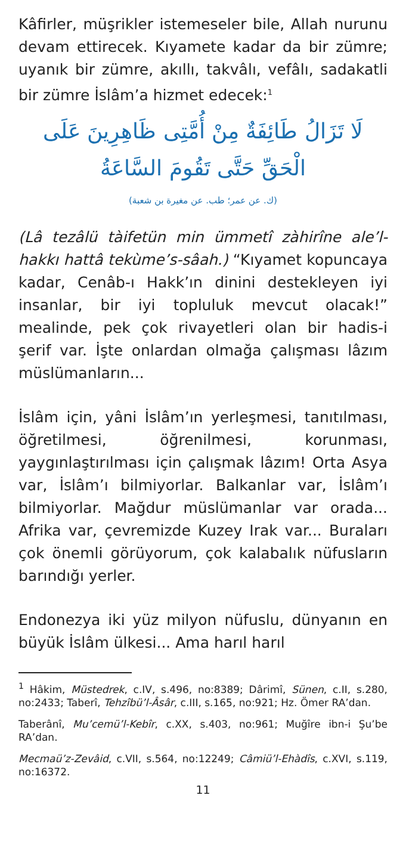Kâfirler, müşrikler istemeseler bile, Allah nurunu devam ettirecek. Kıyamete kadar da bir zümre; uyanık bir zümre, akıllı, takvâlı, vefâlı, sadakatli bir zümre İslâm’a hizmet edecek:<sup>1</sup>
لَا تَزَالُ طَائِفَةٌ مِنْ أُمَّتِى ظَاهِرِينَ عَلَى الْحَقِّ حَتَّى تَقُومَ السَّاعَةُ
(ك. عن عمر؛ طب. عن مغيرة بن شعبة)
(Lâ tezâlü tàifetün min ümmetî zàhirîne ale’l-hakkı hattâ tekùme’s-sâah.) “Kıyamet kopuncaya kadar, Cenâb-ı Hakk’ın dinini destekleyen iyi insanlar, bir iyi topluluk mevcut olacak!” mealinde, pek çok rivayetleri olan bir hadis-i şerif var. İşte onlardan olmağa çalışması lâzım müslümanların...
İslâm için, yâni İslâm’ın yerleşmesi, tanıtılması, öğretilmesi, öğrenilmesi, korunması, yaygınlaştırılması için çalışmak lâzım! Orta Asya var, İslâm’ı bilmiyorlar. Balkanlar var, İslâm’ı bilmiyorlar. Mağdur müslümanlar var orada... Afrika var, çevremizde Kuzey Irak var... Buraları çok önemli görüyorum, çok kalabalık nüfusların barındığı yerler.
Endonezya iki yüz milyon nüfuslu, dünyanın en büyük İslâm ülkesi... Ama harıl harıl
<sup>1</sup> Hâkim, Müstedrek, c.IV, s.496, no:8389; Dârimî, Sünen, c.II, s.280, no:2433; Taberî, Tehzîbü’l-Âsâr, c.III, s.165, no:921; Hz. Ömer RA’dan.
Taberânî, Mu’cemü’l-Kebîr, c.XX, s.403, no:961; Muğîre ibn-i Şu’be RA’dan.
Mecmaü’z-Zevâid, c.VII, s.564, no:12249; Câmiü’l-Ehàdîs, c.XVI, s.119, no:16372.
11